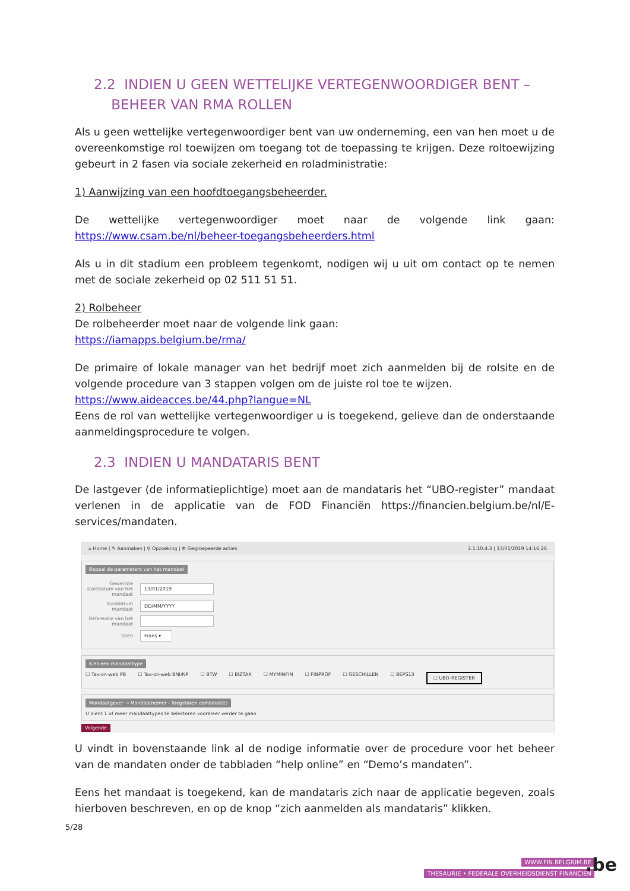2.2 INDIEN U GEEN WETTELIJKE VERTEGENWOORDIGER BENT –
BEHEER VAN RMA ROLLEN
Als u geen wettelijke vertegenwoordiger bent van uw onderneming, een van hen moet u de overeenkomstige rol toewijzen om toegang tot de toepassing te krijgen. Deze roltoewijzing gebeurt in 2 fasen via sociale zekerheid en roladministratie:
1) Aanwijzing van een hoofdtoegangsbeheerder.
De wettelijke vertegenwoordiger moet naar de volgende link gaan: https://www.csam.be/nl/beheer-toegangsbeheerders.html
Als u in dit stadium een probleem tegenkomt, nodigen wij u uit om contact op te nemen met de sociale zekerheid op 02 511 51 51.
2) Rolbeheer
De rolbeheerder moet naar de volgende link gaan:
https://iamapps.belgium.be/rma/
De primaire of lokale manager van het bedrijf moet zich aanmelden bij de rolsite en de volgende procedure van 3 stappen volgen om de juiste rol toe te wijzen.
https://www.aideacces.be/44.php?langue=NL
Eens de rol van wettelijke vertegenwoordiger u is toegekend, gelieve dan de onderstaande aanmeldingsprocedure te volgen.
2.3 INDIEN U MANDATARIS BENT
De lastgever (de informatieplichtige) moet aan de mandataris het “UBO-register” mandaat verlenen in de applicatie van de FOD Financiën https://financien.belgium.be/nl/E-services/mandaten.
⌂ Home | ✎ Aanmaken | ⚲ Opzoeking | ⚙ Gegroepeerde acties 2.1.10.4.3 | 13/01/2019 14:16:26
Bepaal de parameters van het mandaat
Gewenste startdatum van het mandaat
13/01/2019
Einddatum mandaat
DD/MM/YYYY
Referentie van het mandaat
Talen
Frans ▾
Kies een mandaattype
☐ Tax-on-web PB ☐ Tax-on-web BNI/NP ☐ BTW ☐ BIZTAX ☐ MYMINFIN ☐ FINPROF ☐ GESCHILLEN ☐ BEPS13 ☐ UBO-REGISTER
Mandaatgever → Mandaatnemer - Toegelaten combinaties
U dient 1 of meer mandaattypes te selecteren vooraleer verder te gaan
Volgende
U vindt in bovenstaande link al de nodige informatie over de procedure voor het beheer van de mandaten onder de tabbladen “help online” en “Demo’s mandaten”.
Eens het mandaat is toegekend, kan de mandataris zich naar de applicatie begeven, zoals hierboven beschreven, en op de knop “zich aanmelden als mandataris” klikken.
5/28
WWW.FIN.BELGIUM.BE
THESAURIE • FEDERALE OVERHEIDSDIENST FINANCIEN
.be